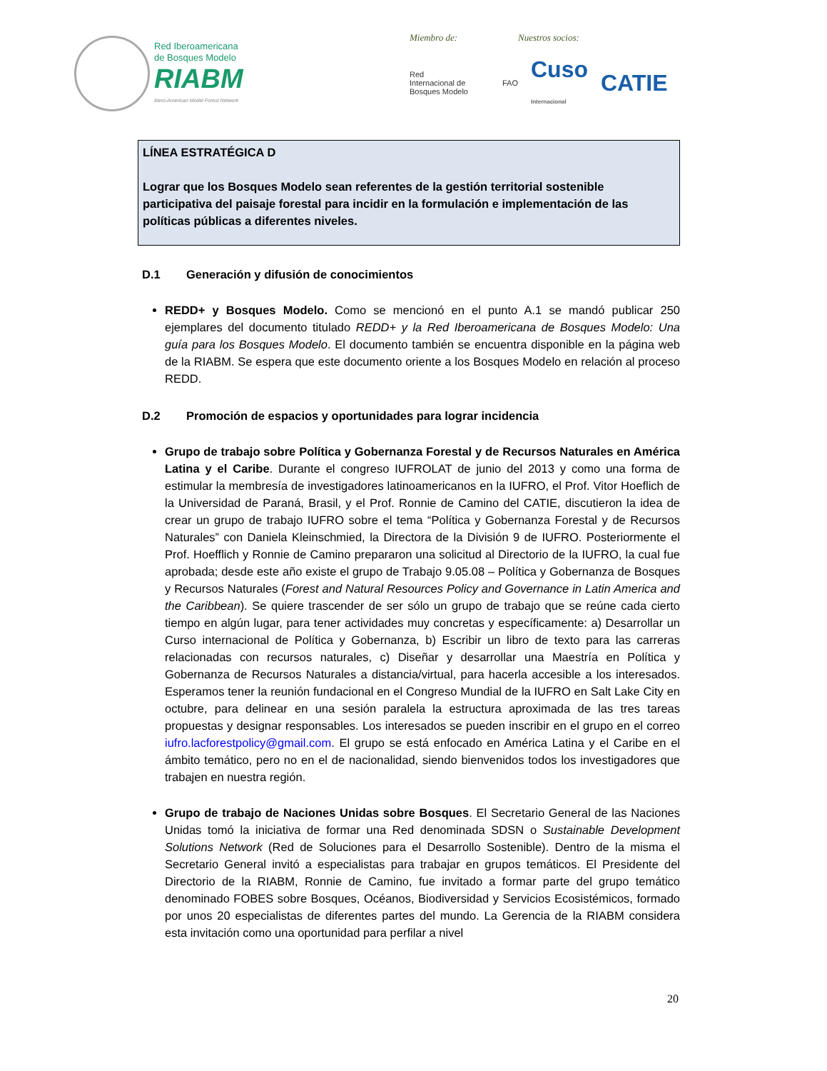Red Iberoamericana
de Bosques Modelo
RIABM
Ibero-American Model Forest Network
Miembro de: Nuestros socios:
Red
Internacional de
Bosques Modelo FAO Cuso
Internacional CATIE
LÍNEA ESTRATÉGICA D
Lograr que los Bosques Modelo sean referentes de la gestión territorial sostenible participativa del paisaje forestal para incidir en la formulación e implementación de las políticas públicas a diferentes niveles.
D.1 Generación y difusión de conocimientos
REDD+ y Bosques Modelo. Como se mencionó en el punto A.1 se mandó publicar 250 ejemplares del documento titulado REDD+ y la Red Iberoamericana de Bosques Modelo: Una guía para los Bosques Modelo. El documento también se encuentra disponible en la página web de la RIABM. Se espera que este documento oriente a los Bosques Modelo en relación al proceso REDD.
D.2 Promoción de espacios y oportunidades para lograr incidencia
Grupo de trabajo sobre Política y Gobernanza Forestal y de Recursos Naturales en América Latina y el Caribe. Durante el congreso IUFROLAT de junio del 2013 y como una forma de estimular la membresía de investigadores latinoamericanos en la IUFRO, el Prof. Vitor Hoeflich de la Universidad de Paraná, Brasil, y el Prof. Ronnie de Camino del CATIE, discutieron la idea de crear un grupo de trabajo IUFRO sobre el tema “Política y Gobernanza Forestal y de Recursos Naturales” con Daniela Kleinschmied, la Directora de la División 9 de IUFRO. Posteriormente el Prof. Hoefflich y Ronnie de Camino prepararon una solicitud al Directorio de la IUFRO, la cual fue aprobada; desde este año existe el grupo de Trabajo 9.05.08 – Política y Gobernanza de Bosques y Recursos Naturales (Forest and Natural Resources Policy and Governance in Latin America and the Caribbean). Se quiere trascender de ser sólo un grupo de trabajo que se reúne cada cierto tiempo en algún lugar, para tener actividades muy concretas y específicamente: a) Desarrollar un Curso internacional de Política y Gobernanza, b) Escribir un libro de texto para las carreras relacionadas con recursos naturales, c) Diseñar y desarrollar una Maestría en Política y Gobernanza de Recursos Naturales a distancia/virtual, para hacerla accesible a los interesados. Esperamos tener la reunión fundacional en el Congreso Mundial de la IUFRO en Salt Lake City en octubre, para delinear en una sesión paralela la estructura aproximada de las tres tareas propuestas y designar responsables. Los interesados se pueden inscribir en el grupo en el correo iufro.lacforestpolicy@gmail.com. El grupo se está enfocado en América Latina y el Caribe en el ámbito temático, pero no en el de nacionalidad, siendo bienvenidos todos los investigadores que trabajen en nuestra región.
Grupo de trabajo de Naciones Unidas sobre Bosques. El Secretario General de las Naciones Unidas tomó la iniciativa de formar una Red denominada SDSN o Sustainable Development Solutions Network (Red de Soluciones para el Desarrollo Sostenible). Dentro de la misma el Secretario General invitó a especialistas para trabajar en grupos temáticos. El Presidente del Directorio de la RIABM, Ronnie de Camino, fue invitado a formar parte del grupo temático denominado FOBES sobre Bosques, Océanos, Biodiversidad y Servicios Ecosistémicos, formado por unos 20 especialistas de diferentes partes del mundo. La Gerencia de la RIABM considera esta invitación como una oportunidad para perfilar a nivel
20